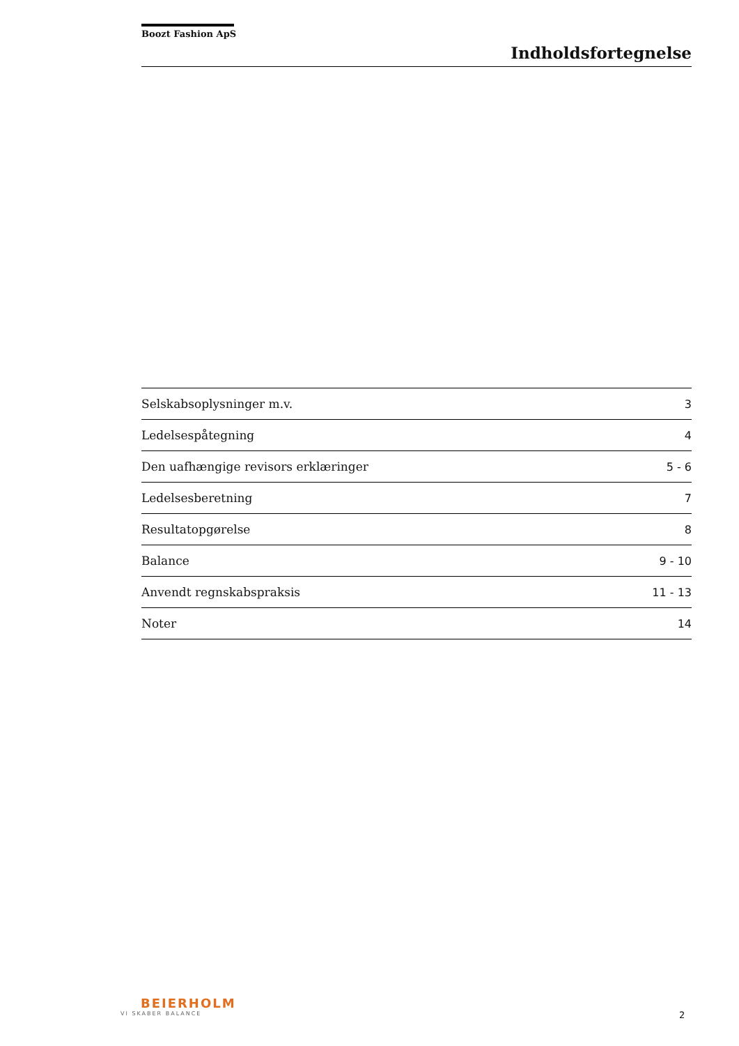Boozt Fashion ApS
Indholdsfortegnelse
| Selskabsoplysninger m.v. | 3 |
| Ledelsespåtegning | 4 |
| Den uafhængige revisors erklæringer | 5 - 6 |
| Ledelsesberetning | 7 |
| Resultatopgørelse | 8 |
| Balance | 9 - 10 |
| Anvendt regnskabspraksis | 11 - 13 |
| Noter | 14 |
BEIERHOLM
VI SKABER BALANCE
2